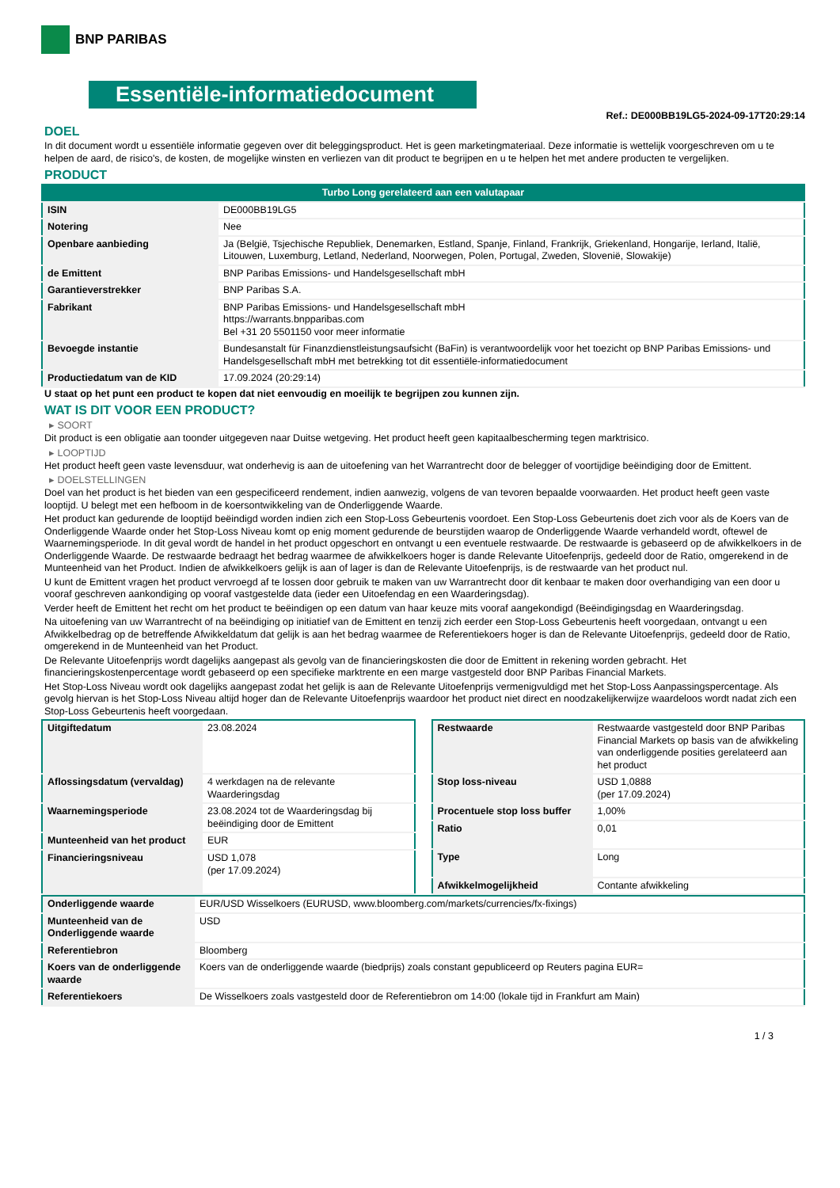BNP PARIBAS
Essentiële-informatiedocument
Ref.: DE000BB19LG5-2024-09-17T20:29:14
DOEL
In dit document wordt u essentiële informatie gegeven over dit beleggingsproduct. Het is geen marketingmateriaal. Deze informatie is wettelijk voorgeschreven om u te helpen de aard, de risico's, de kosten, de mogelijke winsten en verliezen van dit product te begrijpen en u te helpen het met andere producten te vergelijken.
PRODUCT
| Turbo Long gerelateerd aan een valutapaar | |
| ISIN | DE000BB19LG5 |
| Notering | Nee |
| Openbare aanbieding | Ja (België, Tsjechische Republiek, Denemarken, Estland, Spanje, Finland, Frankrijk, Griekenland, Hongarije, Ierland, Italië, Litouwen, Luxemburg, Letland, Nederland, Noorwegen, Polen, Portugal, Zweden, Slovenië, Slowakije) |
| de Emittent | BNP Paribas Emissions- und Handelsgesellschaft mbH |
| Garantieverstrekker | BNP Paribas S.A. |
| Fabrikant | BNP Paribas Emissions- und Handelsgesellschaft mbH https://warrants.bnpparibas.com Bel +31 20 5501150 voor meer informatie |
| Bevoegde instantie | Bundesanstalt für Finanzdienstleistungsaufsicht (BaFin) is verantwoordelijk voor het toezicht op BNP Paribas Emissions- und Handelsgesellschaft mbH met betrekking tot dit essentiële-informatiedocument |
| Productiedatum van de KID | 17.09.2024 (20:29:14) |
U staat op het punt een product te kopen dat niet eenvoudig en moeilijk te begrijpen zou kunnen zijn.
WAT IS DIT VOOR EEN PRODUCT?
▸ SOORT
Dit product is een obligatie aan toonder uitgegeven naar Duitse wetgeving. Het product heeft geen kapitaalbescherming tegen marktrisico.
▸ LOOPTIJD
Het product heeft geen vaste levensduur, wat onderhevig is aan de uitoefening van het Warrantrecht door de belegger of voortijdige beëindiging door de Emittent.
▸ DOELSTELLINGEN
Doel van het product is het bieden van een gespecificeerd rendement, indien aanwezig, volgens de van tevoren bepaalde voorwaarden. Het product heeft geen vaste looptijd. U belegt met een hefboom in de koersontwikkeling van de Onderliggende Waarde.
Het product kan gedurende de looptijd beëindigd worden indien zich een Stop-Loss Gebeurtenis voordoet. Een Stop-Loss Gebeurtenis doet zich voor als de Koers van de Onderliggende Waarde onder het Stop-Loss Niveau komt op enig moment gedurende de beurstijden waarop de Onderliggende Waarde verhandeld wordt, oftewel de Waarnemingsperiode. In dit geval wordt de handel in het product opgeschort en ontvangt u een eventuele restwaarde. De restwaarde is gebaseerd op de afwikkelkoers in de Onderliggende Waarde. De restwaarde bedraagt het bedrag waarmee de afwikkelkoers hoger is dande Relevante Uitoefenprijs, gedeeld door de Ratio, omgerekend in de Munteenheid van het Product. Indien de afwikkelkoers gelijk is aan of lager is dan de Relevante Uitoefenprijs, is de restwaarde van het product nul.
U kunt de Emittent vragen het product vervroegd af te lossen door gebruik te maken van uw Warrantrecht door dit kenbaar te maken door overhandiging van een door u vooraf geschreven aankondiging op vooraf vastgestelde data (ieder een Uitoefendag en een Waarderingsdag).
Verder heeft de Emittent het recht om het product te beëindigen op een datum van haar keuze mits vooraf aangekondigd (Beëindigingsdag en Waarderingsdag.
Na uitoefening van uw Warrantrecht of na beëindiging op initiatief van de Emittent en tenzij zich eerder een Stop-Loss Gebeurtenis heeft voorgedaan, ontvangt u een Afwikkelbedrag op de betreffende Afwikkeldatum dat gelijk is aan het bedrag waarmee de Referentiekoers hoger is dan de Relevante Uitoefenprijs, gedeeld door de Ratio, omgerekend in de Munteenheid van het Product.
De Relevante Uitoefenprijs wordt dagelijks aangepast als gevolg van de financieringskosten die door de Emittent in rekening worden gebracht. Het financieringskostenpercentage wordt gebaseerd op een specifieke marktrente en een marge vastgesteld door BNP Paribas Financial Markets.
Het Stop-Loss Niveau wordt ook dagelijks aangepast zodat het gelijk is aan de Relevante Uitoefenprijs vermenigvuldigd met het Stop-Loss Aanpassingspercentage. Als gevolg hiervan is het Stop-Loss Niveau altijd hoger dan de Relevante Uitoefenprijs waardoor het product niet direct en noodzakelijkerwijze waardeloos wordt nadat zich een Stop-Loss Gebeurtenis heeft voorgedaan.
| Uitgiftedatum | 23.08.2024 |
| Aflossingsdatum (vervaldag) | 4 werkdagen na de relevante Waarderingsdag |
| Waarnemingsperiode | 23.08.2024 tot de Waarderingsdag bij beëindiging door de Emittent |
| Munteenheid van het product | EUR |
| Financieringsniveau | USD 1,078 (per 17.09.2024) |
| Restwaarde | Restwaarde vastgesteld door BNP Paribas Financial Markets op basis van de afwikkeling van onderliggende posities gerelateerd aan het product |
| Stop loss-niveau | USD 1,0888 (per 17.09.2024) |
| Procentuele stop loss buffer | 1,00% |
| Ratio | 0,01 |
| Type | Long |
| Afwikkelmogelijkheid | Contante afwikkeling |
| Onderliggende waarde | EUR/USD Wisselkoers (EURUSD, www.bloomberg.com/markets/currencies/fx-fixings) |
| Munteenheid van de Onderliggende waarde | USD |
| Referentiebron | Bloomberg |
| Koers van de onderliggende waarde | Koers van de onderliggende waarde (biedprijs) zoals constant gepubliceerd op Reuters pagina EUR= |
| Referentiekoers | De Wisselkoers zoals vastgesteld door de Referentiebron om 14:00 (lokale tijd in Frankfurt am Main) |
1 / 3